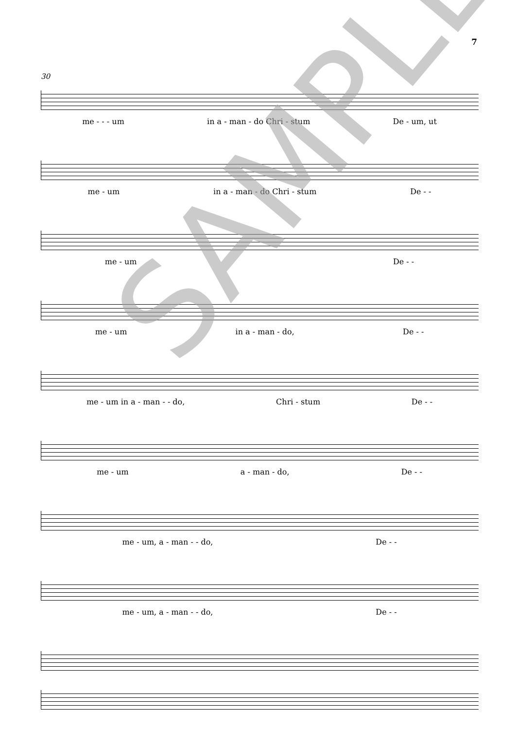7
30
me - - - um in a - man - do Chri - stum De - um, ut
me - um in a - man - do Chri - stum De - -
me - um De - -
me - um in a - man - do, De - -
me - um in a - man - - do, Chri - stum De - -
me - um a - man - do, De - -
me - um, a - man - - do, De - -
me - um, a - man - - do, De - -
SAMPLE